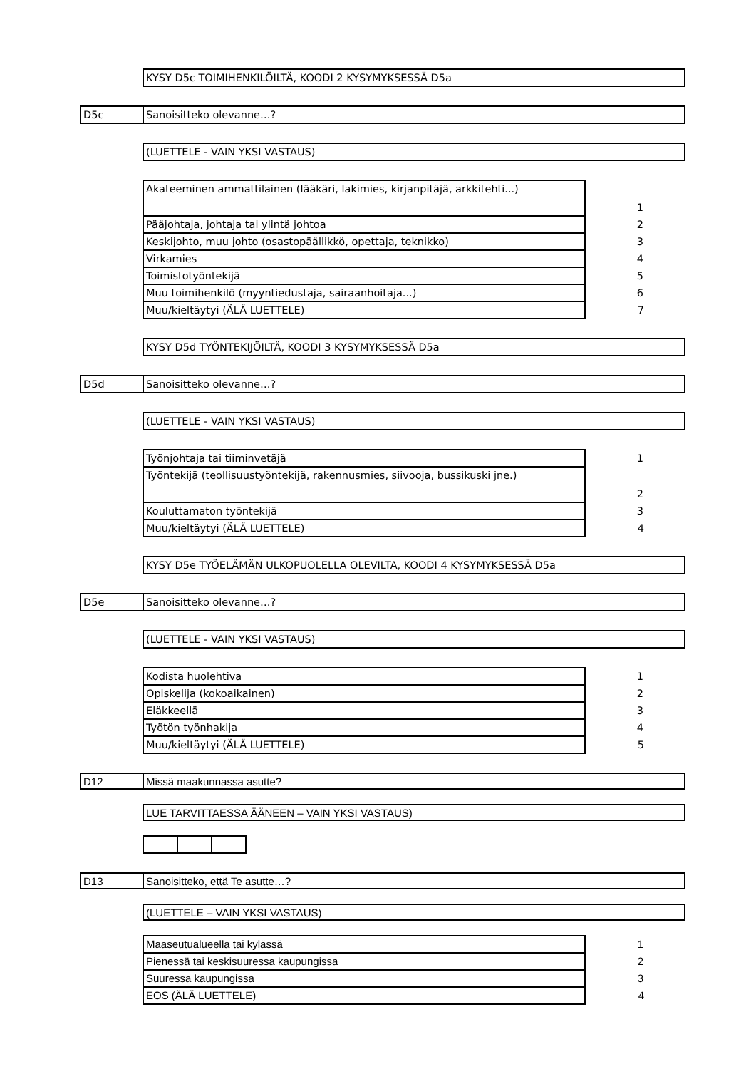KYSY D5c TOIMIHENKILÖILTÄ, KOODI 2 KYSYMYKSESSÄ D5a
D5c Sanoisitteko olevanne…?
(LUETTELE - VAIN YKSI VASTAUS)
| Akateeminen ammattilainen (lääkäri, lakimies, kirjanpitäjä, arkkitehti...) | 1 |
| Pääjohtaja, johtaja tai ylintä johtoa | 2 |
| Keskijohto, muu johto (osastopäällikkö, opettaja, teknikko) | 3 |
| Virkamies | 4 |
| Toimistotyöntekijä | 5 |
| Muu toimihenkilö (myyntiedustaja, sairaanhoitaja...) | 6 |
| Muu/kieltäytyi (ÄLÄ LUETTELE) | 7 |
KYSY D5d TYÖNTEKIJÖILTÄ, KOODI 3 KYSYMYKSESSÄ D5a
D5d Sanoisitteko olevanne…?
(LUETTELE - VAIN YKSI VASTAUS)
| Työnjohtaja tai tiiminvetäjä | 1 |
| Työntekijä (teollisuustyöntekijä, rakennusmies, siivooja, bussikuski jne.) | 2 |
| Kouluttamaton työntekijä | 3 |
| Muu/kieltäytyi (ÄLÄ LUETTELE) | 4 |
KYSY D5e TYÖELÄMÄN ULKOPUOLELLA OLEVILTA, KOODI 4 KYSYMYKSESSÄ D5a
D5e Sanoisitteko olevanne…?
(LUETTELE - VAIN YKSI VASTAUS)
| Kodista huolehtiva | 1 |
| Opiskelija (kokoaikainen) | 2 |
| Eläkkeellä | 3 |
| Työtön työnhakija | 4 |
| Muu/kieltäytyi (ÄLÄ LUETTELE) | 5 |
D12 Missä maakunnassa asutte?
LUE TARVITTAESSA ÄÄNEEN – VAIN YKSI VASTAUS)
D13 Sanoisitteko, että Te asutte…?
(LUETTELE – VAIN YKSI VASTAUS)
| Maaseutualueella tai kylässä | 1 |
| Pienessä tai keskisuuressa kaupungissa | 2 |
| Suuressa kaupungissa | 3 |
| EOS (ÄLÄ LUETTELE) | 4 |